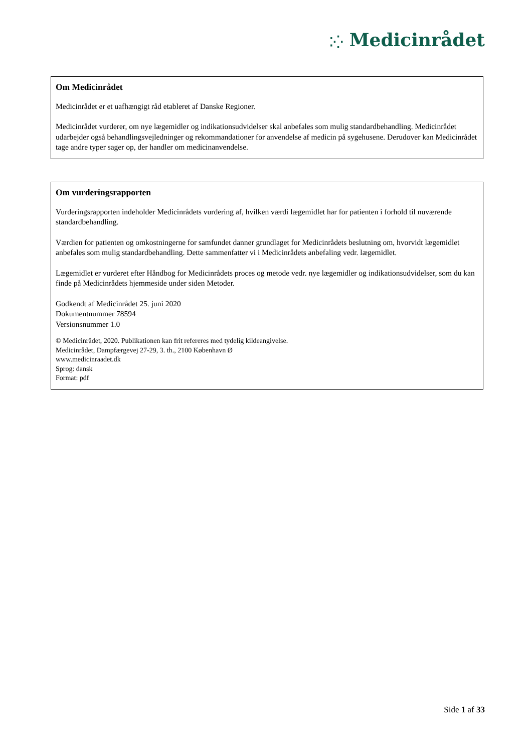⁚⁛ Medicinrådet
Om Medicinrådet
Medicinrådet er et uafhængigt råd etableret af Danske Regioner.
Medicinrådet vurderer, om nye lægemidler og indikationsudvidelser skal anbefales som mulig standardbehandling. Medicinrådet udarbejder også behandlingsvejledninger og rekommandationer for anvendelse af medicin på sygehusene. Derudover kan Medicinrådet tage andre typer sager op, der handler om medicinanvendelse.
Om vurderingsrapporten
Vurderingsrapporten indeholder Medicinrådets vurdering af, hvilken værdi lægemidlet har for patienten i forhold til nuværende standardbehandling.
Værdien for patienten og omkostningerne for samfundet danner grundlaget for Medicinrådets beslutning om, hvorvidt lægemidlet anbefales som mulig standardbehandling. Dette sammenfatter vi i Medicinrådets anbefaling vedr. lægemidlet.
Lægemidlet er vurderet efter Håndbog for Medicinrådets proces og metode vedr. nye lægemidler og indikationsudvidelser, som du kan finde på Medicinrådets hjemmeside under siden Metoder.
Godkendt af Medicinrådet 25. juni 2020
Dokumentnummer 78594
Versionsnummer 1.0
© Medicinrådet, 2020. Publikationen kan frit refereres med tydelig kildeangivelse.
Medicinrådet, Dampfærgevej 27-29, 3. th., 2100 København Ø
www.medicinraadet.dk
Sprog: dansk
Format: pdf
Side 1 af 33